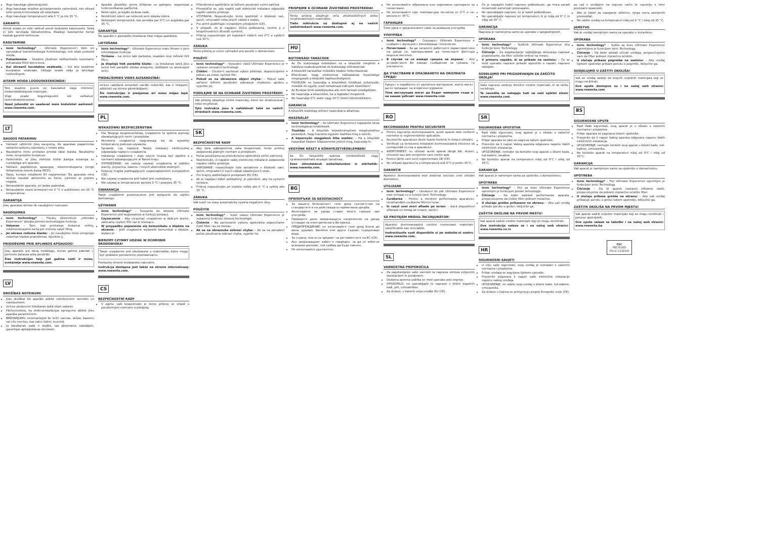Ärge kasutage pikendusjuhet.
Ärge kasutage seadme puhastamiseks vahendeid, mis võivad selle pinda kriimustada või söövitada.
Ärge kasutage temperatuuril alla 0 °C ja üle 35 °C.
GARANTII
Antud seade on ette nähtud ainult koduseks kasutuseks. Seda ei tohi tarvitada töövahendina. Ebaõige kasutamise korral kaotab garantii kehtivuse.
KASUTAMINE
Ionic technology* – Ultimate Experience'i föön on varustatud ioontehnoloogia funktsiooniga, mis aitab juukseid siluda.
Puhastamine – Seadme jõudluse säilitamiseks soovitame puhastada filtrit korra kuus.
Kui ekraanil kuvatakse veateade. – Kui teie seadmes kuvatakse veateade, lülitage seade välja ja lahutage vooluvõrgust.
AITAME HOIDA LOODUSKESKKONDA!
Teie seadme juures on kasutatud väga mitmeid ümbertöödeldavaid materjale.
Viige seade kogumispunkti või volitatud teeninduskeskusesse.
Need juhendid on saadaval meie kodulehel aadressil www.rowenta.com.
LT
SAUGOS PATARIMAI
Siekiant užtikrinti Jūsų saugumą, šis aparatas pagamintas laikantis taikomų standartų ir teisės aktų.
Naudojimo metu prietaiso priedai labai įkaista. Naudojimo metu nevyniokite kreiptuvo.
Patikrinkite, ar Jūsų elektros tinklo įtampa sutampa su nurodytąja ant aparato.
Siekiant papildomos apsaugos, rekomenduojama įrengti liekamosios srovės įtaisą (RCD).
Šalys, kuriose netaikomi ES reglamentai: Šis aparatas nėra skirtas naudoti asmenims su fizine, jutimine ar protine negalia.
Nenaudokite aparato, jei laidas pažeistas.
Nenaudokite esant žemesnei nei 0 °C ir aukštesnei nei 35 °C temperatūrai.
GARANTIJA
Jūsų aparatas skirtas tik naudojimui namuose.
NAUDOJIMAS
Ionic technology* – Plaukų džiovintuve „Ultimate Experience" įdiegta joninės technologijos funkcija.
Valymas – Tam, kad prietaisas tinkamai veiktų, rekomenduojame kartą per mėnesį valyti filtrą.
Jei ekrane rodoma klaida: – Jei naudojimo metu įrenginyje rodomas klaidos pranešimas, išjunkite jį.
PRISIDĖKIME PRIE APLINKOS APSAUGOS!
Jūsų aparate yra daug medžiagų, kurias galima pakeisti į pirmines žaliavas arba perdirbti.
Šias instrukcijas taip pat galima rasti ir mūsų svetainėje www.rowenta.com.
LV
DROŠĪBAS NOTEIKUMI
Jūsu drošībai šis aparāts atbilst noteikumiem normām un noteikumiem.
Ierīces piederumi lietošanas laikā stipri sakarst.
Pārliecinieties, ka elektroinstalācijas spriegums atbilst Jūsu aparāta parametriem.
BRĪDINĀJUMS: neizmantojiet šo ierīci vannas, dušas, baseinu vai citu tvertņu, kas satur ūdeni, tuvumā.
Ja barošanas vads ir bojāts, tas jānomaina ražotājam, garantijas apkalpošanas servisam.
Aparāts jāizslēdz: pirms tīrīšanas un apkopes, nepareizas funkcionēšanas gadījumā.
Neliетojiet, ja bojāts strāvas vads.
Nemērciet ūdenī vai neliеciet zem tekoša ūdens.
Nelietojiet temperatūrā, kas zemāka par 0°C un augstāka par 35 °C.
GARANTIJA
Šis aparāts ir paredzēts lietošanai tikai mājas apstākļos.
LIETOŠANA
Ionic technology* – Ultimate Experience matu fēnam ir jonu tehnoloģijas funkcija.
Tīrīšana – Lai ierīce labi darbotos, iesakām reizi mēnesī tīrīt filtru.
Ja displejā tiek parādīta kļūda: – Ja lietošanas laikā jūsu ierīcē tiek parādīts kļūdas ziņojums, izslēdziet un atvienojiet ierīci.
PIEDALĪSIMIES VIDES AIZSARDZĪBĀ!
Ierīces ražošanā izmantoti vairāki materiāli, kas ir lietojami atkārtoti vai otrreiz pārstrādājami.
Šīs instrukcijas ir pieejamas arī mūsu mājas lapā www.rowenta.com.
PL
WSKAZÓWKI BEZPIECZEŃSTWA
Dla Twojego bezpieczeństwa, urządzenie to spełnia wymogi obowiązujących norm i przepisów.
Akcesoria urządzenia rozgrzewają się do wysokiej temperatury podczas używania.
Sprawdź, czy napięcie Twojej instalacji elektrycznej odpowiada napięciu urządzenia.
Instalacja urządzenia i jego użycie muszą być zgodne z normami obowiązującymi w Twoim kraju.
OSTRZEŻENIE: nie należy używać urządzenia w pobliżu wanny, prysznica, basenu i innych zbiorników wodnych.
Dotyczy krajów podlegających rozporządzeniom europejskim (CE).
Nie używaj urządzenia jeśli kabel jest uszkodzony.
Nie używaj w temperaturze poniżej 0 °C i powyżej 35 °C.
GWARANCJA
Twoje urządzenie przeznaczone jest wyłącznie do użytku domowego.
UŻYWANIE
Ionic technology* – Suszarka do włosów Ultimate Experience jest wyposażona w funkcję jonizacji.
Czyszczenie – Aby utrzymać urządzenie w dobrym stanie, zalecamy czyścić filtr raz w miesiącu.
W przypadku pojawienia się komunikatu o błędzie na ekranie: – Jeśli urządzenie wyświetli komunikat o błędzie, wyłącz je.
BIERZMY CZYNNY UDZIAŁ W OCHRONIE ŚRODOWISKA!
Twoje urządzenie jest zbudowane z materiałów, które mogą być poddane ponownemu przetwarzaniu.
Pomóżmy chronić środowisko naturalne.
Instrukcja dostępna jest także na stronie internetowej: www.rowenta.com.
CS
BEZPEČNOSTNÍ RADY
V zájmu vaší bezpečnosti je tento přístroj ve shodě s použitelnými normami a předpisy.
Příslušenství spotřebiče se během používání velmi zahřívá.
Přesvědčte se, zda napětí vaší elektrické instalace odpovídá napětí vašeho přístroje.
VÝSTRAHA: Nepoužívejte tento spotřebič v blízkosti van, sprch, umyvadel nebo jiných nádob s vodou.
Pro země podléhající evropským předpisům (CE).
V případě, že je napájecí šňůra poškozená, nechte ji z bezpečnostních důvodů vyměnit.
Přístroj nepoužívejte při teplotách nižších než 0°C a vyšších než 35°C.
ZÁRUKA
Tento přístroj je určen výhradně pro použití v domácnosti.
POUŽITÍ
Ionic technology* – Vysoušeč vlasů Ultimate Experience je vybaven ionizační technologií.
Čištění – Chcete-li zachovat výkon přístroje, doporučujeme jednou za měsíc vyčistit filtr.
Pokud se na obrazovce objeví chyba: – Pokud vaše zařízení během používání zobrazuje chybovou zprávu, vypněte jej.
PODÍLEJME SE NA OCHRANĚ ŽIVOTNÍHO PROSTŘEDÍ!
Váš přístroj obsahuje četné materiály, které lze zhodnocovat nebo recyklovat.
Tyto instrukce jsou k nahlédnutí také na našich stránkách www.rowenta.com.
SK
BEZPEČNOSTNÉ RADY
Aby bola zabezpečená vaša bezpečnosť, tento prístroj zodpovedá platným normám a predpisom.
Počas používania sa príslušenstvo spotrebiča veľmi zahrieva.
Skontrolujte, či napätie vašej elektrickej inštalácie zodpovedá napätiu vášho prístroja.
VAROVANIE: nepoužívajte toto zariadenie v blízkosti vaní, spŕch, umývadiel či iných nádob obsahujúcich vodu.
Pre krajiny podliehajúce predpisom EÚ (CE).
Ak je napájací kábel poškodený, je potrebné, aby ho vymenil výrobca.
Prístroj nepoužívajte pri teplote nižšej ako 0 °C a vyššej ako 35 °C.
ZÁRUKA
Váš susič na vlasy automaticky vysiela negatívne ióny.
POUŽITIE
Ionic technology* – Sušič vlasov Ultimate Experience je vybavený funkciou iónovej technológie.
Čistenie – Na zachovanie výkonu spotrebiča odporúčame čistiť filter raz za mesiac.
Ak sa na obrazovke zobrazí chyba: – Ak sa na zariadení počas používania zobrazí chyba, vypnite ho.
PRISPEJME K OCHRANE ŽIVOTNÉHO PROSTREDIA!
Tento prístroj obsahuje veľa zhodnotiteľných alebo recyklovateľných materiálov.
Tieto inštrukcie sú dostupné aj na našich webstránkach www.rowenta.com.
HU
BIZTONSÁGI TANÁCSOK
Az Ön biztonsága érdekében ez a készülék megfelel a hatályos szabványoknak és biztonsági előírásoknak.
A készülék tartozékai működés közben felforrósodnak.
Ellenőrizze, hogy elektromos hálózatának feszültsége megegyezik a készülék tápfeszültségével.
FIGYELEM: ne használja a készüléket fürdőkád, zuhanyzók, mosdók és egyéb, vizet tartalmazó edények közelében!
Az Európai Unió szabályozása alá nem tartozó országokban.
Ne használja a készüléket, ha a tápkábel megsérült.
Ne használja 0°C alatti vagy 35°C feletti hőmérsékleten.
GARANCIA
A készülék kizárólag otthoni használatra alkalmas.
HASZNÁLAT
Ionic technology* – Az Ultimate Experience hajszárító ionos technológiával rendelkezik.
Tisztítás – A készülék teljesítményének megőrzéséhez javasoljuk, hogy havonta egyszer tisztítsa meg a szűrőt.
A képernyőn megjelenő hiba esetén: – Ha a készülék használat közben hibaüzenetet jelenít meg, kapcsolja ki.
VEGYÜNK RÉSZT A KÖRNYEZETVÉDELEMBEN!
Az Ön készüléke számos értékesíthető vagy újrahasznosítható anyagot tartalmaz.
Ezen útmutatások weboldalunkon is elérhetők: www.rowenta.com.
BG
ПРЕПОРЪКИ ЗА БЕЗОПАСНОСТ
За вашата безопасност този уред съответства на стандартите и на действащата нормативна уредба.
Аксесоарите на уреда стават много горещи при употреба.
Проверете дали захранващото напрежение на уреда отговаря на електрическата Ви мрежа.
ПРЕДУПРЕЖДЕНИЕ: не използвайте този уред близо до вани, душове, басейни или други съдове, съдържащи вода.
За страни, които са предмет на регламентите на ЕС (CE).
Ако захранващият кабел е повреден, за да се избегне всякакви рискове, той трябва да бъде сменен.
Не използвайте удължител.
Не използвайте абразивни или корозивни препарати за почистване.
Не използвайте при температура по-ниска от 0°C и по-висока от 35°C.
ГАРАНЦИЯ
Този уред е предназначен само за домашна употреба.
УПОТРЕБА
Ionic technology* – Сешоарът Ultimate Experience е снабден с функция с йонизираща технология.
Почистване – За да запазите работните характеристики на уреда си, препоръчваме да почиствате филтъра веднъж месечно.
В случай че се изведе грешка на екрана: – Ако устройството Ви изведе съобщение за грешка, го изключете.
ДА УЧАСТВАМЕ В ОПАЗВАНЕТО НА ОКОЛНАТА СРЕДА!
Уредът е изработен от различни материали, които могат да се предадат на вторични суровини.
Тези инструкции могат да бъдат намерени също и на нашия уебсайт www.rowenta.com
RO
RECOMANDĂRI PENTRU SECURITATE
Pentru siguranța dumneavoastră, acest aparat este conform normelor și reglementărilor aplicabile.
Accesoriile aparatului devin foarte fierbinți în timpul utilizării.
Verificați ca tensiunea instalației dumneavoastră electrice să corespundă cu cea a aparatului.
AVERTISMENT: nu utilizați acest aparat lângă băi, dușuri, chiuvete sau alte recipiente care conțin apă.
Pentru țările care sunt reglementate UE (CE).
Nu utilizați aparatul la o temperatură sub 0°C și peste 35°C.
GARANȚIE
Aparatul dumneavoastră este destinat exclusiv unei utilizări domestice.
UTILIZARE
Ionic technology* – Uscătorul de păr Ultimate Experience este echipat cu o funcție Ionic Technology.
Curățarea – Pentru a menține performanța aparatului, recomandăm curățarea filtrului lunar.
În cazul unei erori afișate pe ecran: – dacă dispozitivul afișează un mesaj de eroare, opriți-l.
SĂ PROTEJĂM MEDIUL ÎNCONJURĂTOR!
Aparatul dumneavoastră conține numeroase materiale valorificabile sau reciclabile.
Instrucțiunile sunt disponibile și pe website-ul nostru www.rowenta.com.
SL
VARNOSTNA PRIPOROČILA
Za zagotavljanje vaše varnosti ta naprava ustreza veljavnim standardom in predpisom.
Dodatna oprema izdelka se med uporabo zelo segreje.
OPOZORILO: ne uporabljajte te naprave v bližini kopalnih kadi, prh, umivalnikov.
Za države, v katerih velja uredbe EU (CE).
Če je napajalni kabel naprave poškodovan, ga mora zaradi nevarnosti zamenjati proizvajalec.
Ne uporabljajte naprave, če je kabel poškodovan.
Ne uporabljajte naprave pri temperaturi, ki je nižja od 0° C in višja od 35° C.
GARANCIJA
Naprava je namenjena samo za uporabo v gospodinjstvih.
UPORABA
Ionic technology* – Sušilnik Ultimate Experience ima funkcijo Ionic Technology.
Čiščenje – Za zagotavljanje najboljšega delovanja naprave priporočamo, da filter očistite enkrat na mesec.
V primeru napake, ki se prikaže na zaslonu: – Če se med uporabo naprave prikaže sporočilo o napaki, napravo izklopite.
SODELUJMO PRI PRIZADEVANJIH ZA ZAŠČITO OKOLJA!
Vaša naprava vsebuje številne vredne materiale, ki se lahko reciklirajo.
Ta navodila se nahajajo tudi na naši spletni strani www.rowenta.com.
SR
SIGURNOSNA UPUTSTVA
Radi Vaše sigurnosti, ovaj aparat je u skladu s važećim normama i propisima.
Pribor aparata se jako se zagreva tokom upotrebe.
Proverite da li napon Vašeg aparata odgovara naponu Vaših električnih instalacija.
UPOZORENJE: nemojte da koristite ovaj aparat u blizini kada, tuš-kabine, lavaboa.
Ne koristite aparat na temperaturi nižoj od 0°C i višoj od 35°C.
GARANCIJA
Vaš aparat je namenjen samo za upotrebu u domaćinstvu.
UPOTREBA
Ionic technology* – Fen za kosu Ultimate Experience opremljen je funkcijom jonske tehnologije.
Čišćenje – Da biste zadržali performanse aparata, preporučujemo da čistite filter jednom mesečno.
U slučaju greške prikazane na ekranu: – Ako vaš uređaj prikaže poruku o grešci, isključite ga.
ZAŠTITA OKOLINE NA PRVOM MESTU!
Vaš aparat sadrži vredne materijale koji se mogu reciklirati.
Ove instrukcije nalaze se i na našoj web stranici www.rowenta.co.rs
HR
SIGURNOSNI SAVJETI
U cilju vaše sigurnosti, ovaj uređaj je sukladan s važećim normama i propisima.
Pribor uređaja se zagrijava tijekom uporabe.
Provjerite odgovara li napon vaše električne instalacije naponu vašeg uređaja.
UPOZORENJE: ne rabite ovaj uređaj u blizini kade, tuš-kabine, umivaonika.
Za države u kojima se primjenjuju propisi Europske unije (CE).
za rad s uređajem na siguran način te razumiju s time povezane opasnosti.
Ako je kabel za napajanje oštećen, njega mora zamijeniti proizvođač.
Ne rabite uređaj na temperaturi nižoj od 0 °C i višoj od 35 °C.
JAMSTVO
Vaš je uređaj namijenjen samo za uporabu u kućanstvu.
UPORABA
Ionic technology* – Sušilo za kosu Ultimate Experience opremljeno je funkcijom Ionic Technology.
Čišćenje – Da biste održali učinak uređaja, preporučujemo vam da filtar jednom mjesečno očistite.
U slučaju prikaza pogreške na zaslonu: – Ako uređaj tijekom upotrebe prikaže poruku o pogreški, isključite ga.
SUDJELUJMO U ZAŠTITI OKOLIŠA!
Vaš se uređaj sastoji od brojnih vrijednih materijala koji se mogu reciklirati.
Ove upute dostupne su i na našoj web stranici www.rowenta.com
BS
SIGURNOSNE UPUTE
Radi Vaše sigurnosti, ovaj aparat je u skladu s važećim normama i propisima.
Pribor aparata se zagrijava tokom upotrebe.
Provjerite da li napon Vašeg aparata odgovara naponu Vaših električnih instalacija.
UPOZORENJE: nemojte koristiti ovaj aparat u blizini kade, tuš-kabine, umivaonika.
Ne koristite aparat na temperaturi nižoj od 0°C i višoj od 35°C.
GARANCIJA
Vaš aparat je namijenjen samo za upotrebu u domaćinstvu.
UPOTREBA
Ionic technology* – Fen Ultimate Experience opremljen je funkcijom Ionic Technology.
Čišćenje – Da bi aparat nastavio efikasno raditi, preporučujemo da jednom mjesečno očistite filter.
U slučaju prikaza greške na ekranu: – Ako vaš uređaj prikazuje poruku o grešci tokom upotrebe, isključite ga.
ZAŠTITA OKOLIŠA NA PRVOM MJESTU!
Vaš aparat sadrži vrijedne materijale koji se mogu reciklirati i ponovo upotrijebiti.
Ove upute nalaze se također i na našoj web stranici www.rowenta.ba
FSC
RECYCLED
FSC® C132100